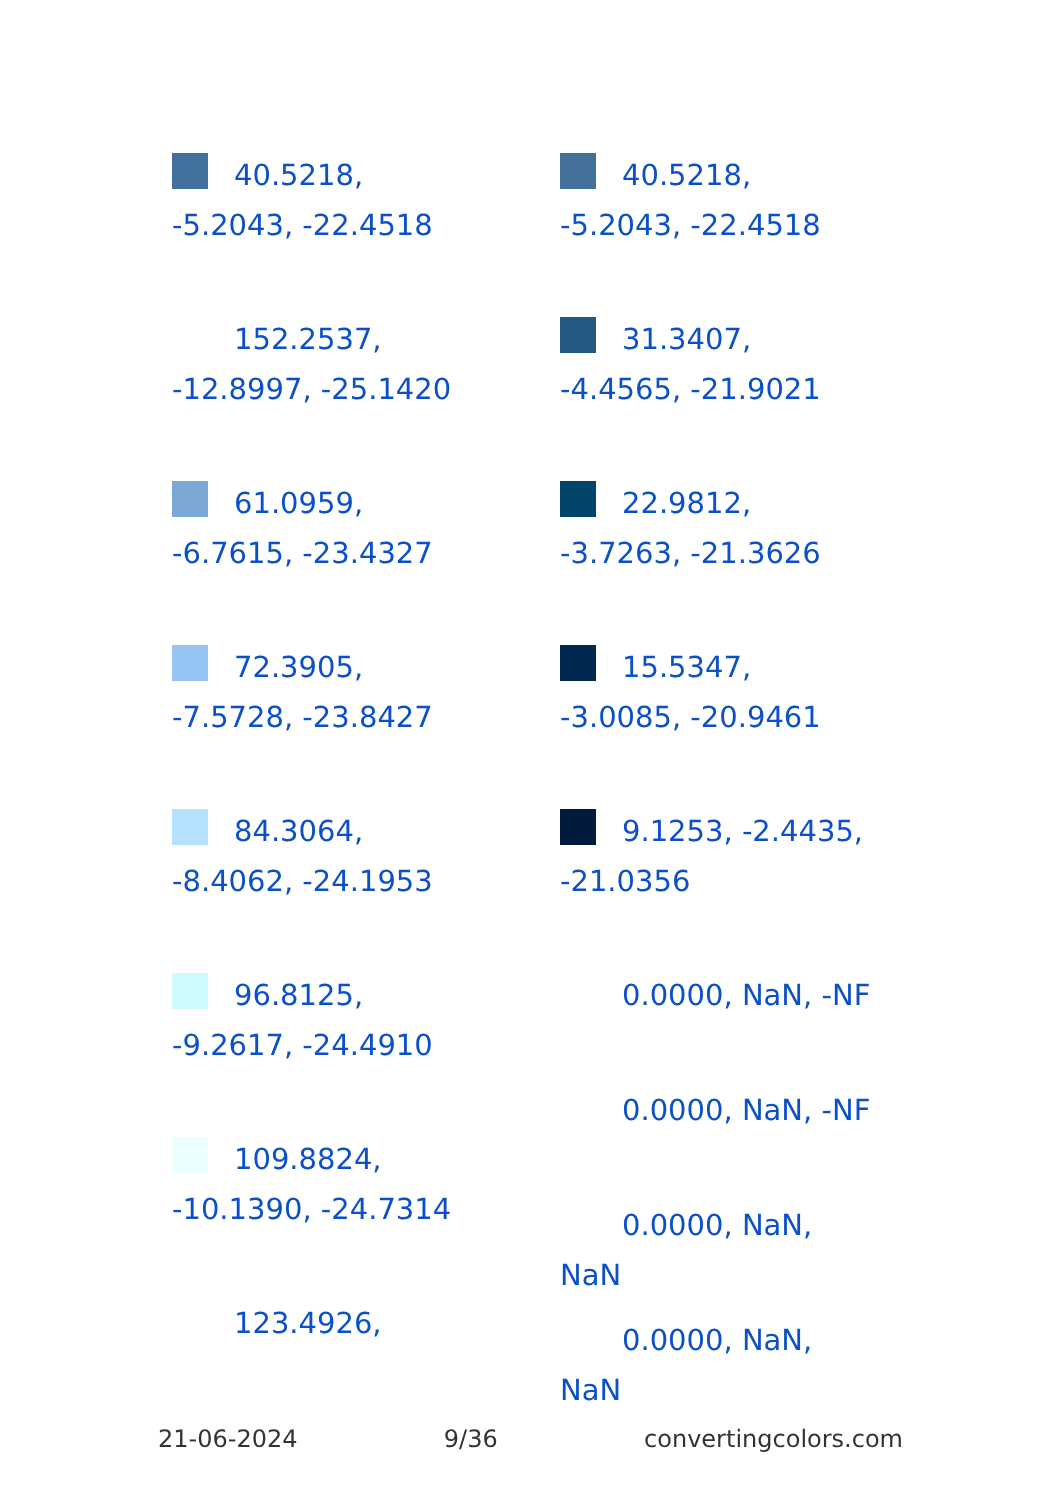40.5218, -5.2043, -22.4518
152.2537, -12.8997, -25.1420
61.0959, -6.7615, -23.4327
72.3905, -7.5728, -23.8427
84.3064, -8.4062, -24.1953
96.8125, -9.2617, -24.4910
109.8824, -10.1390, -24.7314
123.4926,
40.5218, -5.2043, -22.4518
31.3407, -4.4565, -21.9021
22.9812, -3.7263, -21.3626
15.5347, -3.0085, -20.9461
9.1253, -2.4435, -21.0356
0.0000, NaN, -NF
0.0000, NaN, -NF
0.0000, NaN, NaN
0.0000, NaN, NaN
21-06-2024 9/36 convertingcolors.com